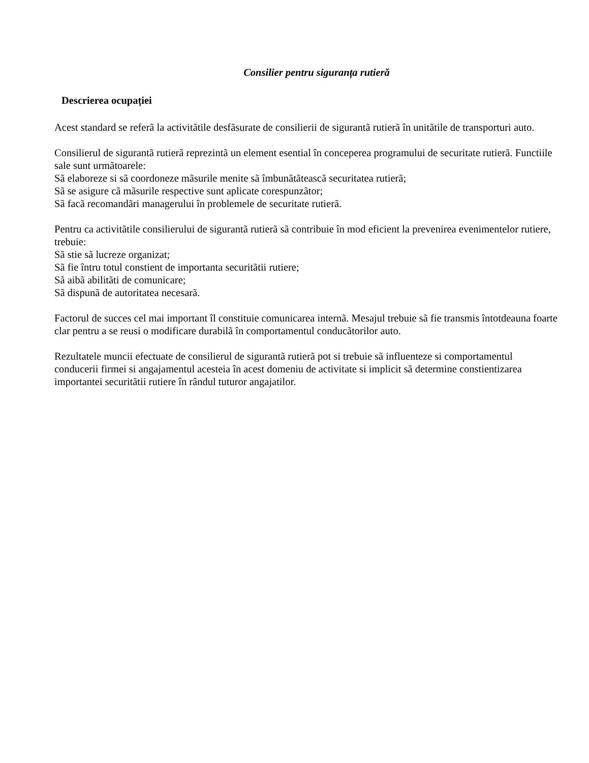Consilier pentru siguranța rutieră
Descrierea ocupației
Acest standard se referã la activitãtile desfãsurate de consilierii de sigurantã rutierã în unitãtile de transporturi auto.
Consilierul de sigurantã rutierã reprezintã un element esential în conceperea programului de securitate rutierã. Functiile sale sunt urmãtoarele:
Sã elaboreze si sã coordoneze mãsurile menite sã îmbunãtãteascã securitatea rutierã;
Sã se asigure cã mãsurile respective sunt aplicate corespunzãtor;
Sã facã recomandãri managerului în problemele de securitate rutierã.
Pentru ca activitãtile consilierului de sigurantã rutierã sã contribuie în mod eficient la prevenirea evenimentelor rutiere, trebuie:
Sã stie sã lucreze organizat;
Sã fie întru totul constient de importanta securitãtii rutiere;
Sã aibã abilitãti de comunicare;
Sã dispunã de autoritatea necesarã.
Factorul de succes cel mai important îl constituie comunicarea internã. Mesajul trebuie sã fie transmis întotdeauna foarte clar pentru a se reusi o modificare durabilã în comportamentul conducãtorilor auto.
Rezultatele muncii efectuate de consilierul de sigurantã rutierã pot si trebuie sã influenteze si comportamentul conducerii firmei si angajamentul acesteia în acest domeniu de activitate si implicit sã determine constientizarea importantei securitãtii rutiere în rândul tuturor angajatilor.